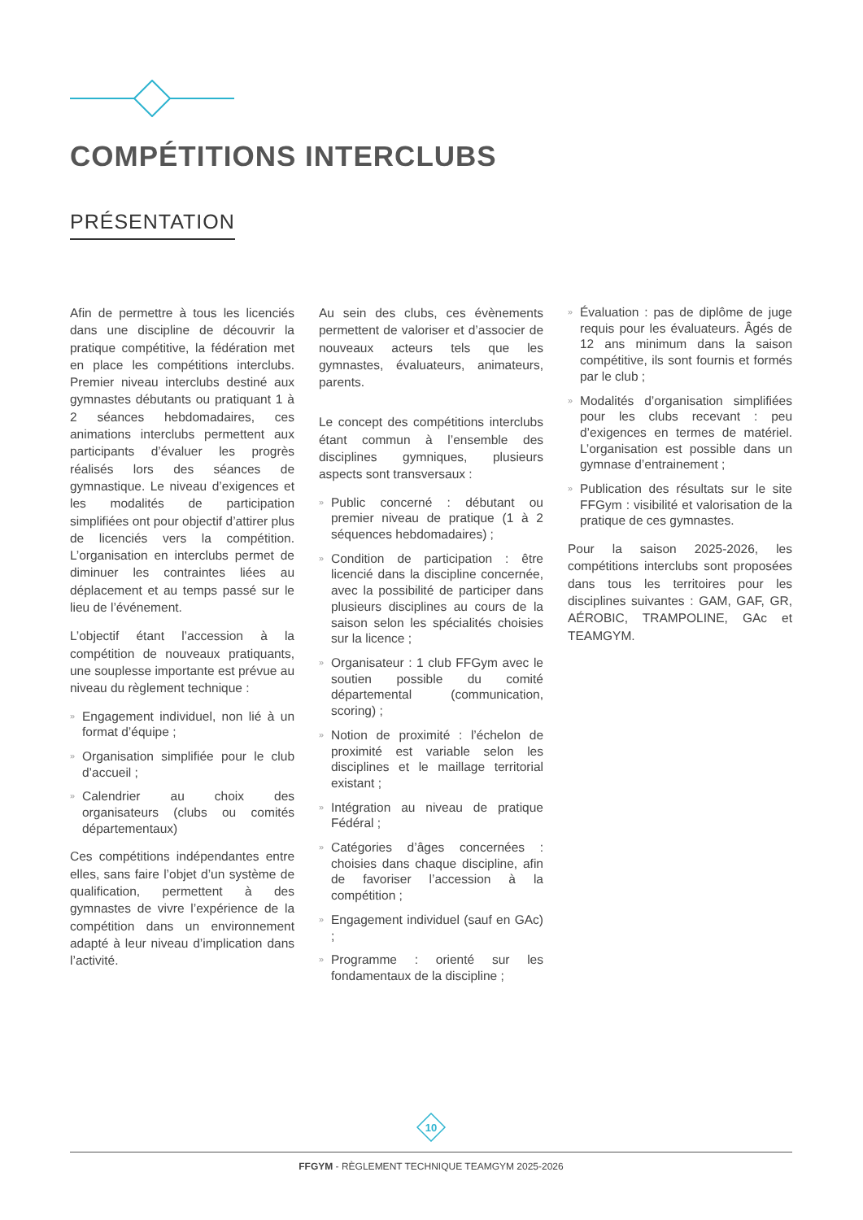COMPÉTITIONS INTERCLUBS
PRÉSENTATION
Afin de permettre à tous les licenciés dans une discipline de découvrir la pratique compétitive, la fédération met en place les compétitions interclubs. Premier niveau interclubs destiné aux gymnastes débutants ou pratiquant 1 à 2 séances hebdomadaires, ces animations interclubs permettent aux participants d’évaluer les progrès réalisés lors des séances de gymnastique. Le niveau d’exigences et les modalités de participation simplifiées ont pour objectif d’attirer plus de licenciés vers la compétition. L’organisation en interclubs permet de diminuer les contraintes liées au déplacement et au temps passé sur le lieu de l’événement.
L’objectif étant l’accession à la compétition de nouveaux pratiquants, une souplesse importante est prévue au niveau du règlement technique :
» Engagement individuel, non lié à un format d’équipe ;
» Organisation simplifiée pour le club d’accueil ;
» Calendrier au choix des organisateurs (clubs ou comités départementaux)
Ces compétitions indépendantes entre elles, sans faire l’objet d’un système de qualification, permettent à des gymnastes de vivre l’expérience de la compétition dans un environnement adapté à leur niveau d’implication dans l’activité.
Au sein des clubs, ces évènements permettent de valoriser et d’associer de nouveaux acteurs tels que les gymnastes, évaluateurs, animateurs, parents.
Le concept des compétitions interclubs étant commun à l’ensemble des disciplines gymniques, plusieurs aspects sont transversaux :
» Public concerné : débutant ou premier niveau de pratique (1 à 2 séquences hebdomadaires) ;
» Condition de participation : être licencié dans la discipline concernée, avec la possibilité de participer dans plusieurs disciplines au cours de la saison selon les spécialités choisies sur la licence ;
» Organisateur : 1 club FFGym avec le soutien possible du comité départemental (communication, scoring) ;
» Notion de proximité : l’échelon de proximité est variable selon les disciplines et le maillage territorial existant ;
» Intégration au niveau de pratique Fédéral ;
» Catégories d’âges concernées : choisies dans chaque discipline, afin de favoriser l’accession à la compétition ;
» Engagement individuel (sauf en GAc) ;
» Programme : orienté sur les fondamentaux de la discipline ;
» Évaluation : pas de diplôme de juge requis pour les évaluateurs. Âgés de 12 ans minimum dans la saison compétitive, ils sont fournis et formés par le club ;
» Modalités d’organisation simplifiées pour les clubs recevant : peu d’exigences en termes de matériel. L’organisation est possible dans un gymnase d’entrainement ;
» Publication des résultats sur le site FFGym : visibilité et valorisation de la pratique de ces gymnastes.
Pour la saison 2025-2026, les compétitions interclubs sont proposées dans tous les territoires pour les disciplines suivantes : GAM, GAF, GR, AÉROBIC, TRAMPOLINE, GAc et TEAMGYM.
10
FFGYM - RÈGLEMENT TECHNIQUE TEAMGYM 2025-2026